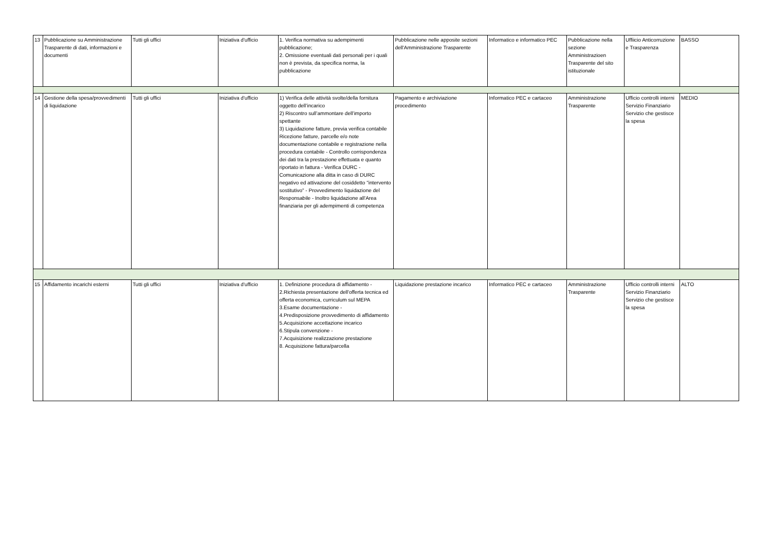| 13 | Pubblicazione su Amministrazione Trasparente di dati, informazioni e documenti | Tutti gli uffici | Iniziativa d'ufficio | 1. Verifica normativa su adempimenti pubblicazione; 2. Omissione eventuali dati personali per i quali non è prevista, da specifica norma, la pubblicazione | Pubblicazione nelle apposite sezioni dell'Amministrazione Trasparente | Informatico e informatico PEC | Pubblicazione nella sezione Amministrazioen Trasparente del sito istituzionale | Uffiicio Anticorruzione e Trasparenza | BASSO |
| 14 | Gestione della spesa/provvedimenti di liquidazione | Tutti gli uffici | Iniziativa d'ufficio | 1) Verifica delle attività svolte/della fornitura oggetto dell’incarico 2) Riscontro sull’ammontare dell’importo spettante 3) Liquidazione fatture, previa verifica contabile Ricezione fatture, parcelle e/o note documentazione contabile e registrazione nella procedura contabile - Controllo corrispondenza dei dati tra la prestazione effettuata e quanto riportato in fattura - Verifica DURC - Comunicazione alla ditta in caso di DURC negativo ed attivazione del cosiddetto "intervento sostitutivo" - Provvedimento liquidazione del Responsabile - Inoltro liquidazione all'Area finanziaria per gli adempimenti di competenza | Pagamento e archiviazione procedimento | Informatico PEC e cartaceo | Amministrazione Trasparente | Ufficio controlli interni Servizio Finanziario Servizio che gestisce la spesa | MEDIO |
| 15 | Affidamento incarichi esterni | Tutti gli uffici | Iniziativa d'ufficio | 1. Definizione procedura di affidamento - 2.Richiesta presentazione dell'offerta tecnica ed offerta economica, curriculum sul MEPA 3.Esame documentazione - 4.Predisposizione provvedimento di affidamento 5.Acquisizione accettazione incarico 6.Stipula convenzione - 7.Acquisizione realizzazione prestazione 8. Acquisizione fattura/parcella | Liquidazione prestazione incarico | Informatico PEC e cartaceo | Amministrazione Trasparente | Ufficio controlli interni Servizio Finanziario Servizio che gestisce la spesa | ALTO |